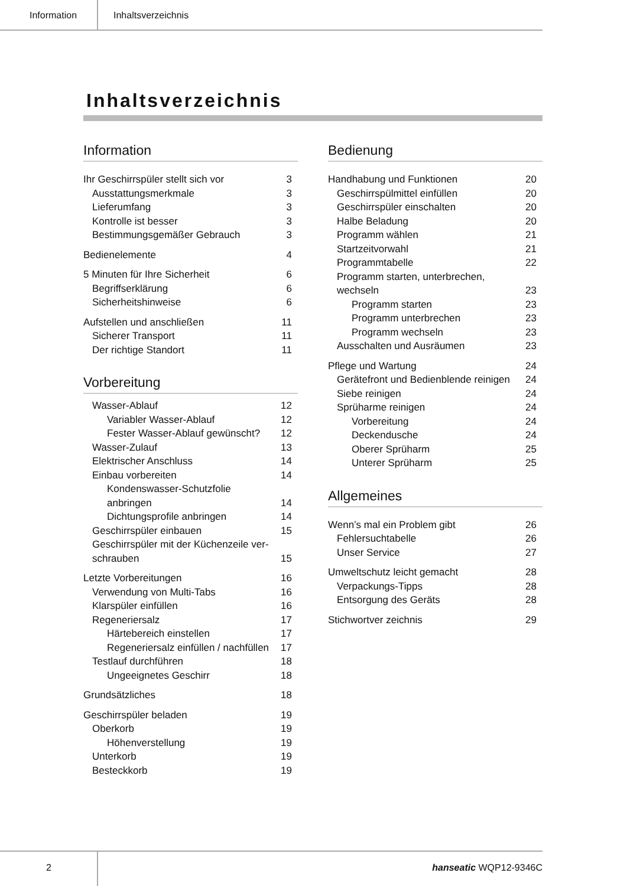Information Inhaltsverzeichnis
Inhaltsverzeichnis
Information
Ihr Geschirrspüler stellt sich vor 3
Ausstattungsmerkmale 3
Lieferumfang 3
Kontrolle ist besser 3
Bestimmungsgemäßer Gebrauch 3
Bedienelemente 4
5 Minuten für Ihre Sicherheit 6
Begriffserklärung 6
Sicherheitshinweise 6
Aufstellen und anschließen 11
Sicherer Transport 11
Der richtige Standort 11
Vorbereitung
Wasser-Ablauf 12
Variabler Wasser-Ablauf 12
Fester Wasser-Ablauf gewünscht? 12
Wasser-Zulauf 13
Elektrischer Anschluss 14
Einbau vorbereiten 14
Kondenswasser-Schutzfolie
anbringen 14
Dichtungsprofile anbringen 14
Geschirrspüler einbauen 15
Geschirrspüler mit der Küchenzeile ver-
schrauben 15
Letzte Vorbereitungen 16
Verwendung von Multi-Tabs 16
Klarspüler einfüllen 16
Regeneriersalz 17
Härtebereich einstellen 17
Regeneriersalz einfüllen / nachfüllen 17
Testlauf durchführen 18
Ungeeignetes Geschirr 18
Grundsätzliches 18
Geschirrspüler beladen 19
Oberkorb 19
Höhenverstellung 19
Unterkorb 19
Besteckkorb 19
Bedienung
Handhabung und Funktionen 20
Geschirrspülmittel einfüllen 20
Geschirrspüler einschalten 20
Halbe Beladung 20
Programm wählen 21
Startzeitvorwahl 21
Programmtabelle 22
Programm starten, unterbrechen,
wechseln 23
Programm starten 23
Programm unterbrechen 23
Programm wechseln 23
Ausschalten und Ausräumen 23
Pflege und Wartung 24
Gerätefront und Bedienblende reinigen 24
Siebe reinigen 24
Sprüharme reinigen 24
Vorbereitung 24
Deckendusche 24
Oberer Sprüharm 25
Unterer Sprüharm 25
Allgemeines
Wenn’s mal ein Problem gibt 26
Fehlersuchtabelle 26
Unser Service 27
Umweltschutz leicht gemacht 28
Verpackungs-Tipps 28
Entsorgung des Geräts 28
Stichwortver zeichnis 29
2
hanseatic WQP12-9346C